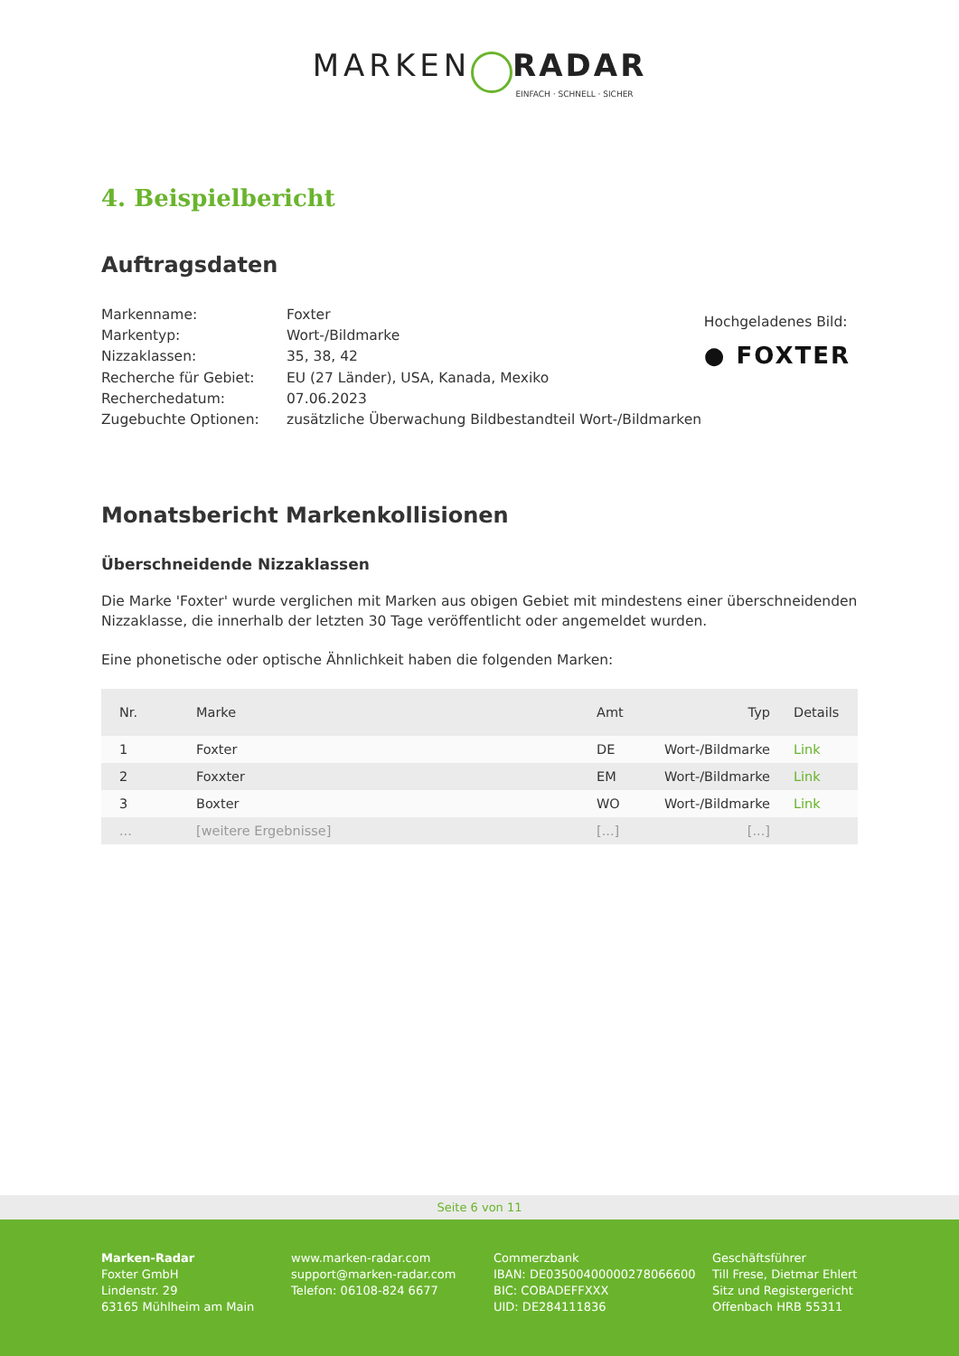MARKEN RADAR
EINFACH · SCHNELL · SICHER
4. Beispielbericht
Auftragsdaten
Markenname:
Markentyp:
Nizzaklassen:
Recherche für Gebiet:
Recherchedatum:
Zugebuchte Optionen:
Foxter
Wort-/Bildmarke
35, 38, 42
EU (27 Länder), USA, Kanada, Mexiko
07.06.2023
zusätzliche Überwachung Bildbestandteil Wort-/Bildmarken
Hochgeladenes Bild:
● FOXTER
Monatsbericht Markenkollisionen
Überschneidende Nizzaklassen
Die Marke 'Foxter' wurde verglichen mit Marken aus obigen Gebiet mit mindestens einer überschneidenden Nizzaklasse, die innerhalb der letzten 30 Tage veröffentlicht oder angemeldet wurden.
Eine phonetische oder optische Ähnlichkeit haben die folgenden Marken:
| Nr. | Marke | Amt | Typ | Details |
| --- | --- | --- | --- | --- |
| 1 | Foxter | DE | Wort-/Bildmarke | Link |
| 2 | Foxxter | EM | Wort-/Bildmarke | Link |
| 3 | Boxter | WO | Wort-/Bildmarke | Link |
| ... | [weitere Ergebnisse] | [...] | [...] | |
Seite 6 von 11
Marken-Radar
Foxter GmbH
Lindenstr. 29
63165 Mühlheim am Main
www.marken-radar.com
support@marken-radar.com
Telefon: 06108-824 6677
Commerzbank
IBAN: DE03500400000278066600
BIC: COBADEFFXXX
UID: DE284111836
Geschäftsführer
Till Frese, Dietmar Ehlert
Sitz und Registergericht
Offenbach HRB 55311